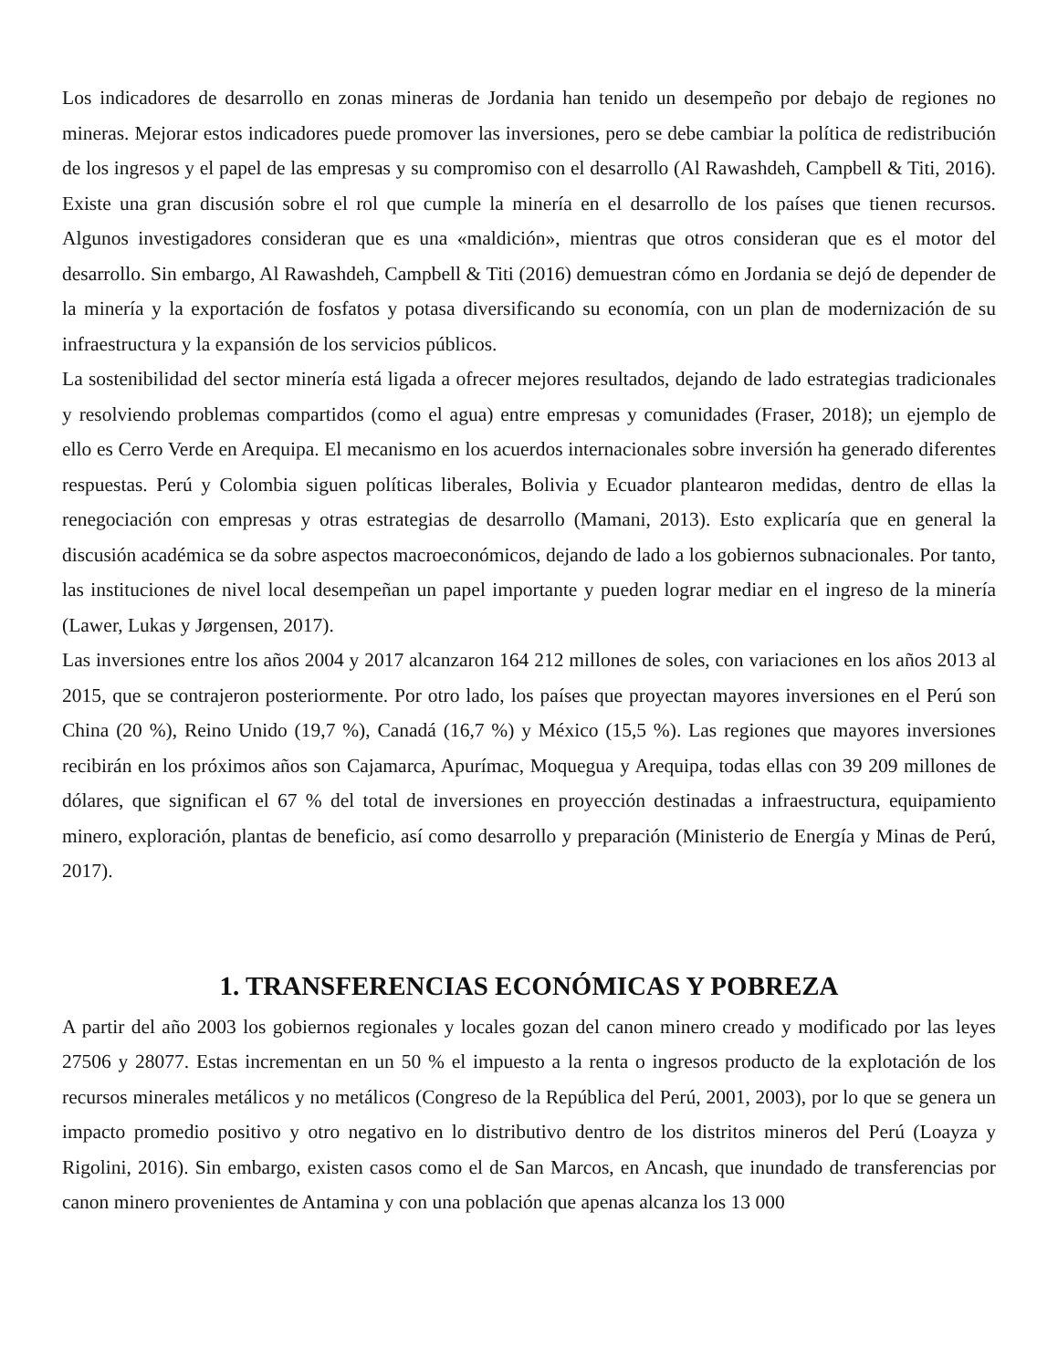Los indicadores de desarrollo en zonas mineras de Jordania han tenido un desempeño por debajo de regiones no mineras. Mejorar estos indicadores puede promover las inversiones, pero se debe cambiar la política de redistribución de los ingresos y el papel de las empresas y su compromiso con el desarrollo (Al Rawashdeh, Campbell & Titi, 2016). Existe una gran discusión sobre el rol que cumple la minería en el desarrollo de los países que tienen recursos. Algunos investigadores consideran que es una «maldición», mientras que otros consideran que es el motor del desarrollo. Sin embargo, Al Rawashdeh, Campbell & Titi (2016) demuestran cómo en Jordania se dejó de depender de la minería y la exportación de fosfatos y potasa diversificando su economía, con un plan de modernización de su infraestructura y la expansión de los servicios públicos.
La sostenibilidad del sector minería está ligada a ofrecer mejores resultados, dejando de lado estrategias tradicionales y resolviendo problemas compartidos (como el agua) entre empresas y comunidades (Fraser, 2018); un ejemplo de ello es Cerro Verde en Arequipa. El mecanismo en los acuerdos internacionales sobre inversión ha generado diferentes respuestas. Perú y Colombia siguen políticas liberales, Bolivia y Ecuador plantearon medidas, dentro de ellas la renegociación con empresas y otras estrategias de desarrollo (Mamani, 2013). Esto explicaría que en general la discusión académica se da sobre aspectos macroeconómicos, dejando de lado a los gobiernos subnacionales. Por tanto, las instituciones de nivel local desempeñan un papel importante y pueden lograr mediar en el ingreso de la minería (Lawer, Lukas y Jørgensen, 2017).
Las inversiones entre los años 2004 y 2017 alcanzaron 164 212 millones de soles, con variaciones en los años 2013 al 2015, que se contrajeron posteriormente. Por otro lado, los países que proyectan mayores inversiones en el Perú son China (20 %), Reino Unido (19,7 %), Canadá (16,7 %) y México (15,5 %). Las regiones que mayores inversiones recibirán en los próximos años son Cajamarca, Apurímac, Moquegua y Arequipa, todas ellas con 39 209 millones de dólares, que significan el 67 % del total de inversiones en proyección destinadas a infraestructura, equipamiento minero, exploración, plantas de beneficio, así como desarrollo y preparación (Ministerio de Energía y Minas de Perú, 2017).
1. TRANSFERENCIAS ECONÓMICAS Y POBREZA
A partir del año 2003 los gobiernos regionales y locales gozan del canon minero creado y modificado por las leyes 27506 y 28077. Estas incrementan en un 50 % el impuesto a la renta o ingresos producto de la explotación de los recursos minerales metálicos y no metálicos (Congreso de la República del Perú, 2001, 2003), por lo que se genera un impacto promedio positivo y otro negativo en lo distributivo dentro de los distritos mineros del Perú (Loayza y Rigolini, 2016). Sin embargo, existen casos como el de San Marcos, en Ancash, que inundado de transferencias por canon minero provenientes de Antamina y con una población que apenas alcanza los 13 000